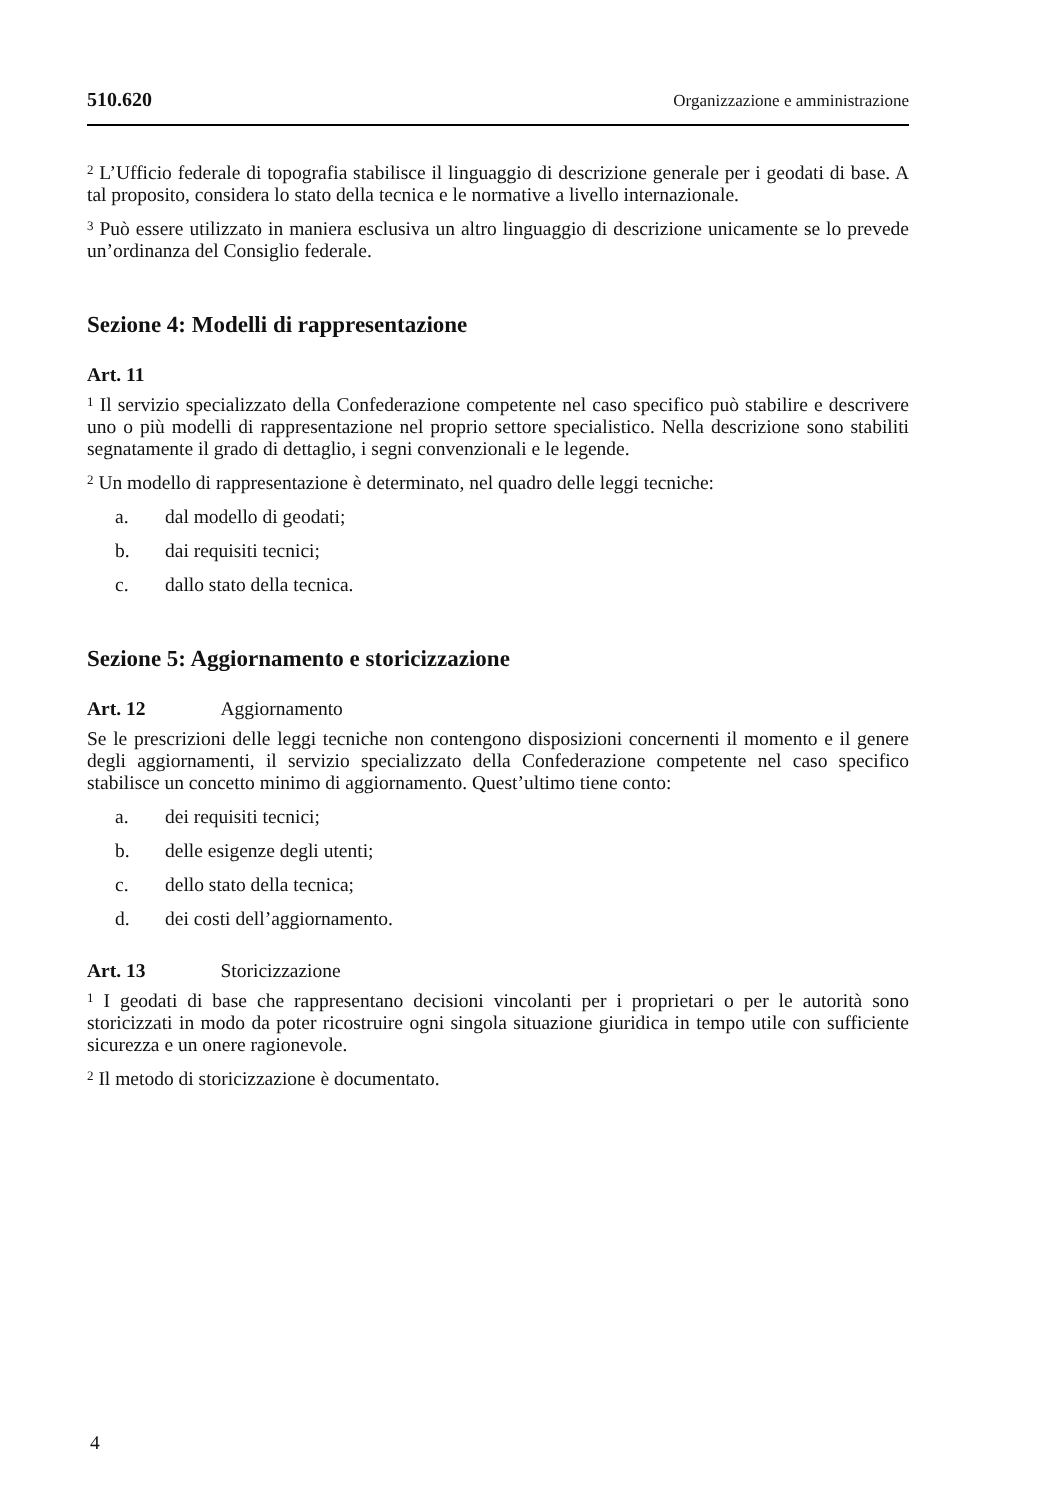510.620 Organizzazione e amministrazione
<sup>2</sup> L’Ufficio federale di topografia stabilisce il linguaggio di descrizione generale per i geodati di base. A tal proposito, considera lo stato della tecnica e le normative a livello internazionale.
<sup>3</sup> Può essere utilizzato in maniera esclusiva un altro linguaggio di descrizione unicamente se lo prevede un’ordinanza del Consiglio federale.
Sezione 4: Modelli di rappresentazione
Art. 11
<sup>1</sup> Il servizio specializzato della Confederazione competente nel caso specifico può stabilire e descrivere uno o più modelli di rappresentazione nel proprio settore specialistico. Nella descrizione sono stabiliti segnatamente il grado di dettaglio, i segni convenzionali e le legende.
<sup>2</sup> Un modello di rappresentazione è determinato, nel quadro delle leggi tecniche:
a. dal modello di geodati;
b. dai requisiti tecnici;
c. dallo stato della tecnica.
Sezione 5: Aggiornamento e storicizzazione
Art. 12 Aggiornamento
Se le prescrizioni delle leggi tecniche non contengono disposizioni concernenti il momento e il genere degli aggiornamenti, il servizio specializzato della Confederazione competente nel caso specifico stabilisce un concetto minimo di aggiornamento. Quest’ultimo tiene conto:
a. dei requisiti tecnici;
b. delle esigenze degli utenti;
c. dello stato della tecnica;
d. dei costi dell’aggiornamento.
Art. 13 Storicizzazione
<sup>1</sup> I geodati di base che rappresentano decisioni vincolanti per i proprietari o per le autorità sono storicizzati in modo da poter ricostruire ogni singola situazione giuridica in tempo utile con sufficiente sicurezza e un onere ragionevole.
<sup>2</sup> Il metodo di storicizzazione è documentato.
4